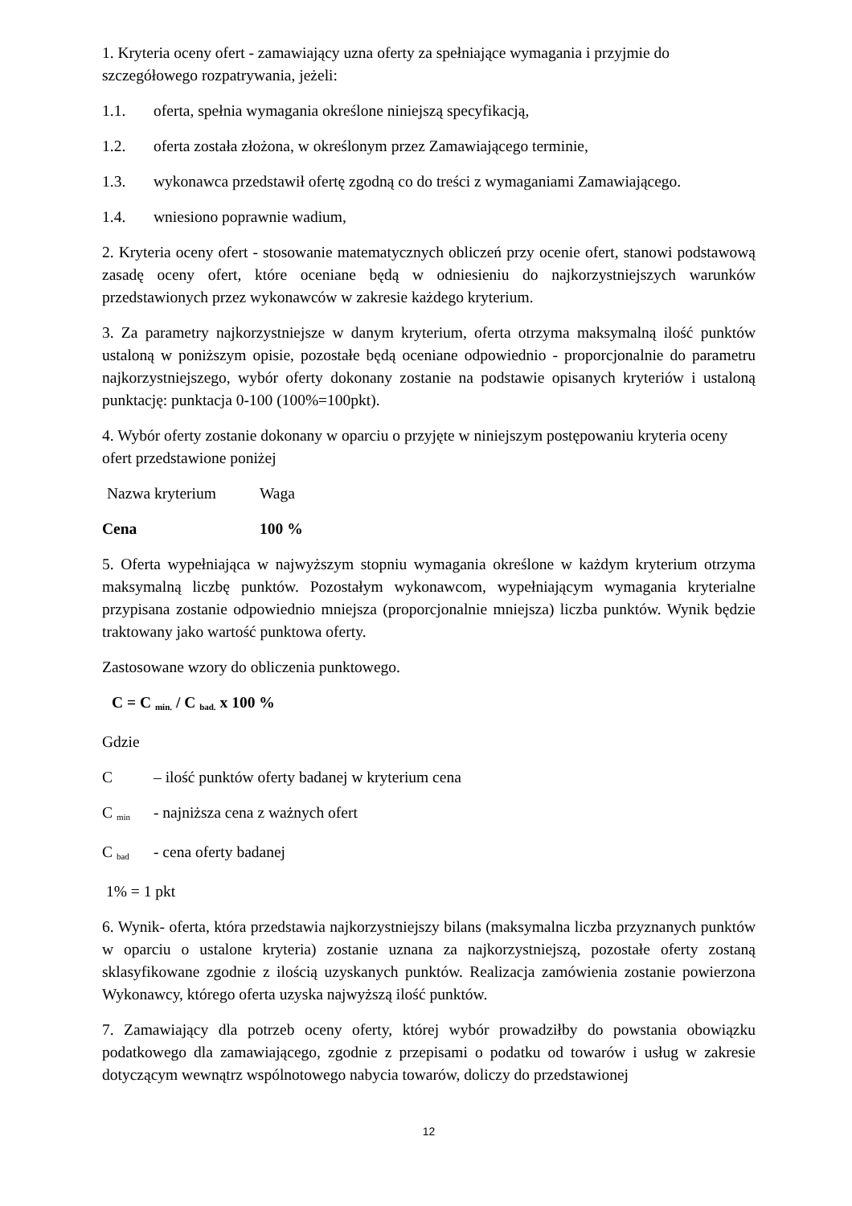1. Kryteria oceny ofert - zamawiający uzna oferty za spełniające wymagania i przyjmie do szczegółowego rozpatrywania, jeżeli:
1.1. oferta, spełnia wymagania określone niniejszą specyfikacją,
1.2. oferta została złożona, w określonym przez Zamawiającego terminie,
1.3. wykonawca przedstawił ofertę zgodną co do treści z wymaganiami Zamawiającego.
1.4. wniesiono poprawnie wadium,
2. Kryteria oceny ofert - stosowanie matematycznych obliczeń przy ocenie ofert, stanowi podstawową zasadę oceny ofert, które oceniane będą w odniesieniu do najkorzystniejszych warunków przedstawionych przez wykonawców w zakresie każdego kryterium.
3. Za parametry najkorzystniejsze w danym kryterium, oferta otrzyma maksymalną ilość punktów ustaloną w poniższym opisie, pozostałe będą oceniane odpowiednio - proporcjonalnie do parametru najkorzystniejszego, wybór oferty dokonany zostanie na podstawie opisanych kryteriów i ustaloną punktację: punktacja 0-100 (100%=100pkt).
4. Wybór oferty zostanie dokonany w oparciu o przyjęte w niniejszym postępowaniu kryteria oceny ofert przedstawione poniżej
Nazwa kryterium Waga
Cena 100 %
5. Oferta wypełniająca w najwyższym stopniu wymagania określone w każdym kryterium otrzyma maksymalną liczbę punktów. Pozostałym wykonawcom, wypełniającym wymagania kryterialne przypisana zostanie odpowiednio mniejsza (proporcjonalnie mniejsza) liczba punktów. Wynik będzie traktowany jako wartość punktowa oferty.
Zastosowane wzory do obliczenia punktowego.
C = C min. / C bad. x 100 %
Gdzie
C – ilość punktów oferty badanej w kryterium cena
C min - najniższa cena z ważnych ofert
C bad - cena oferty badanej
1% = 1 pkt
6. Wynik- oferta, która przedstawia najkorzystniejszy bilans (maksymalna liczba przyznanych punktów w oparciu o ustalone kryteria) zostanie uznana za najkorzystniejszą, pozostałe oferty zostaną sklasyfikowane zgodnie z ilością uzyskanych punktów. Realizacja zamówienia zostanie powierzona Wykonawcy, którego oferta uzyska najwyższą ilość punktów.
7. Zamawiający dla potrzeb oceny oferty, której wybór prowadziłby do powstania obowiązku podatkowego dla zamawiającego, zgodnie z przepisami o podatku od towarów i usług w zakresie dotyczącym wewnątrz wspólnotowego nabycia towarów, doliczy do przedstawionej
12